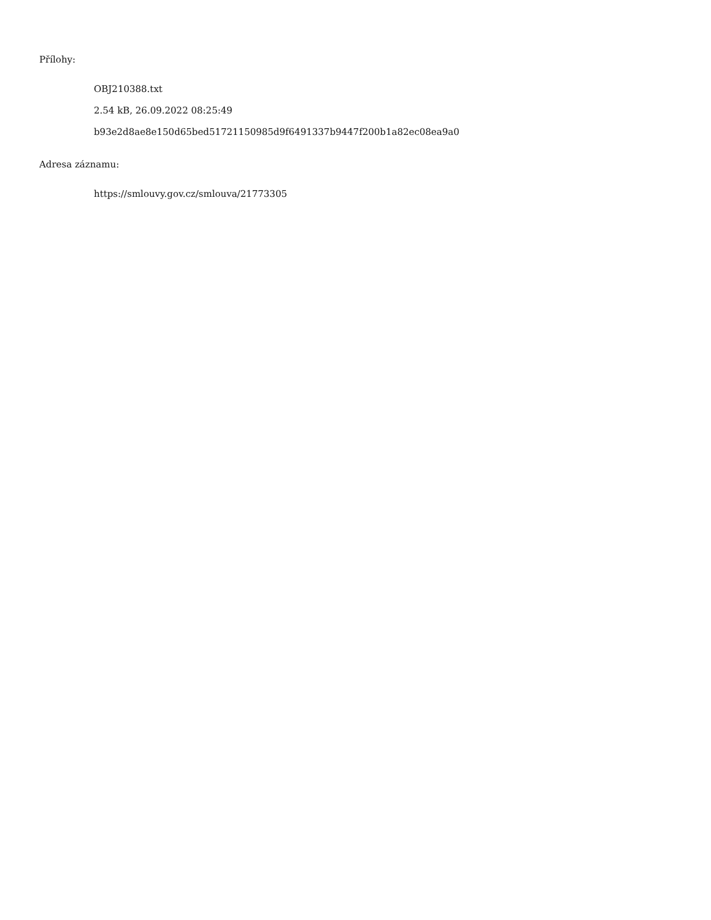Přílohy:
OBJ210388.txt
2.54 kB, 26.09.2022 08:25:49
b93e2d8ae8e150d65bed51721150985d9f6491337b9447f200b1a82ec08ea9a0
Adresa záznamu:
https://smlouvy.gov.cz/smlouva/21773305